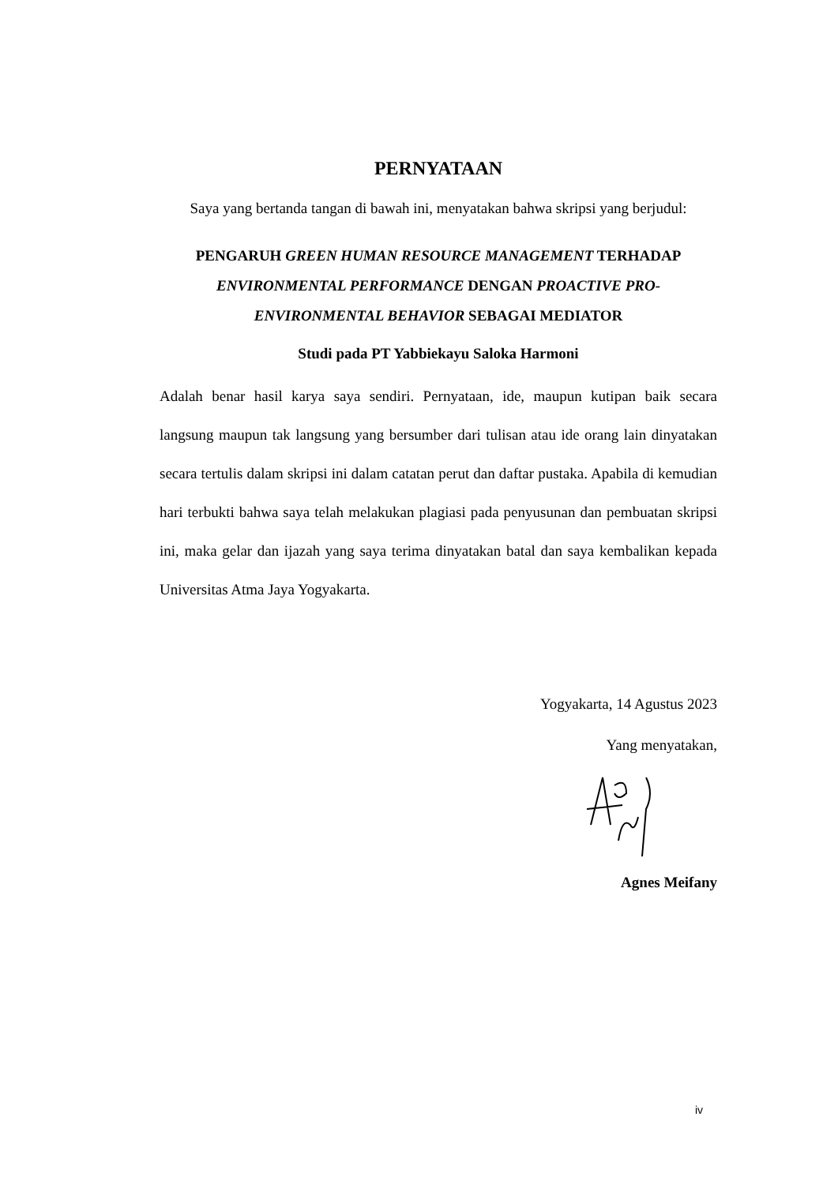PERNYATAAN
Saya yang bertanda tangan di bawah ini, menyatakan bahwa skripsi yang berjudul:
PENGARUH GREEN HUMAN RESOURCE MANAGEMENT TERHADAP ENVIRONMENTAL PERFORMANCE DENGAN PROACTIVE PRO-ENVIRONMENTAL BEHAVIOR SEBAGAI MEDIATOR
Studi pada PT Yabbiekayu Saloka Harmoni
Adalah benar hasil karya saya sendiri. Pernyataan, ide, maupun kutipan baik secara langsung maupun tak langsung yang bersumber dari tulisan atau ide orang lain dinyatakan secara tertulis dalam skripsi ini dalam catatan perut dan daftar pustaka. Apabila di kemudian hari terbukti bahwa saya telah melakukan plagiasi pada penyusunan dan pembuatan skripsi ini, maka gelar dan ijazah yang saya terima dinyatakan batal dan saya kembalikan kepada Universitas Atma Jaya Yogyakarta.
Yogyakarta, 14 Agustus 2023
Yang menyatakan,
Agnes Meifany
iv